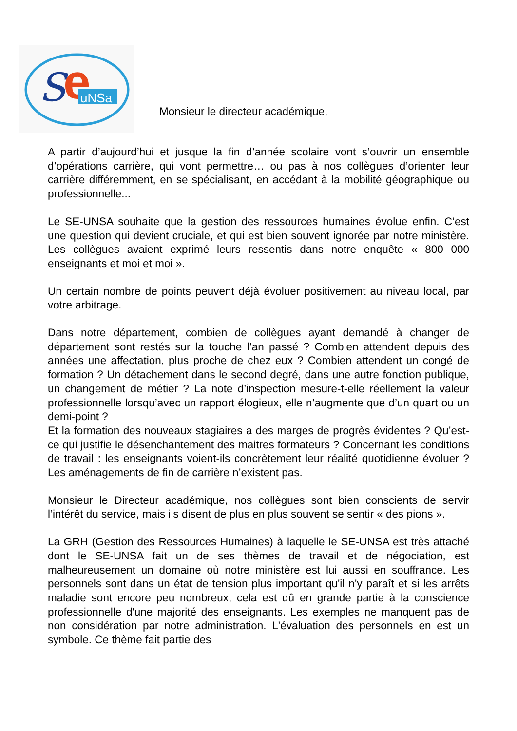S
e
uNSa
Monsieur le directeur académique,
A partir d’aujourd’hui et jusque la fin d’année scolaire vont s’ouvrir un ensemble d’opérations carrière, qui vont permettre… ou pas à nos collègues d’orienter leur carrière différemment, en se spécialisant, en accédant à la mobilité géographique ou professionnelle...
Le SE-UNSA souhaite que la gestion des ressources humaines évolue enfin. C’est une question qui devient cruciale, et qui est bien souvent ignorée par notre ministère. Les collègues avaient exprimé leurs ressentis dans notre enquête « 800 000 enseignants et moi et moi ».
Un certain nombre de points peuvent déjà évoluer positivement au niveau local, par votre arbitrage.
Dans notre département, combien de collègues ayant demandé à changer de département sont restés sur la touche l’an passé ? Combien attendent depuis des années une affectation, plus proche de chez eux ? Combien attendent un congé de formation ? Un détachement dans le second degré, dans une autre fonction publique, un changement de métier ? La note d’inspection mesure-t-elle réellement la valeur professionnelle lorsqu’avec un rapport élogieux, elle n’augmente que d’un quart ou un demi-point ?
Et la formation des nouveaux stagiaires a des marges de progrès évidentes ? Qu’est-ce qui justifie le désenchantement des maitres formateurs ? Concernant les conditions de travail : les enseignants voient-ils concrètement leur réalité quotidienne évoluer ? Les aménagements de fin de carrière n’existent pas.
Monsieur le Directeur académique, nos collègues sont bien conscients de servir l’intérêt du service, mais ils disent de plus en plus souvent se sentir « des pions ».
La GRH (Gestion des Ressources Humaines) à laquelle le SE-UNSA est très attaché dont le SE-UNSA fait un de ses thèmes de travail et de négociation, est malheureusement un domaine où notre ministère est lui aussi en souffrance. Les personnels sont dans un état de tension plus important qu'il n'y paraît et si les arrêts maladie sont encore peu nombreux, cela est dû en grande partie à la conscience professionnelle d'une majorité des enseignants. Les exemples ne manquent pas de non considération par notre administration. L'évaluation des personnels en est un symbole. Ce thème fait partie des